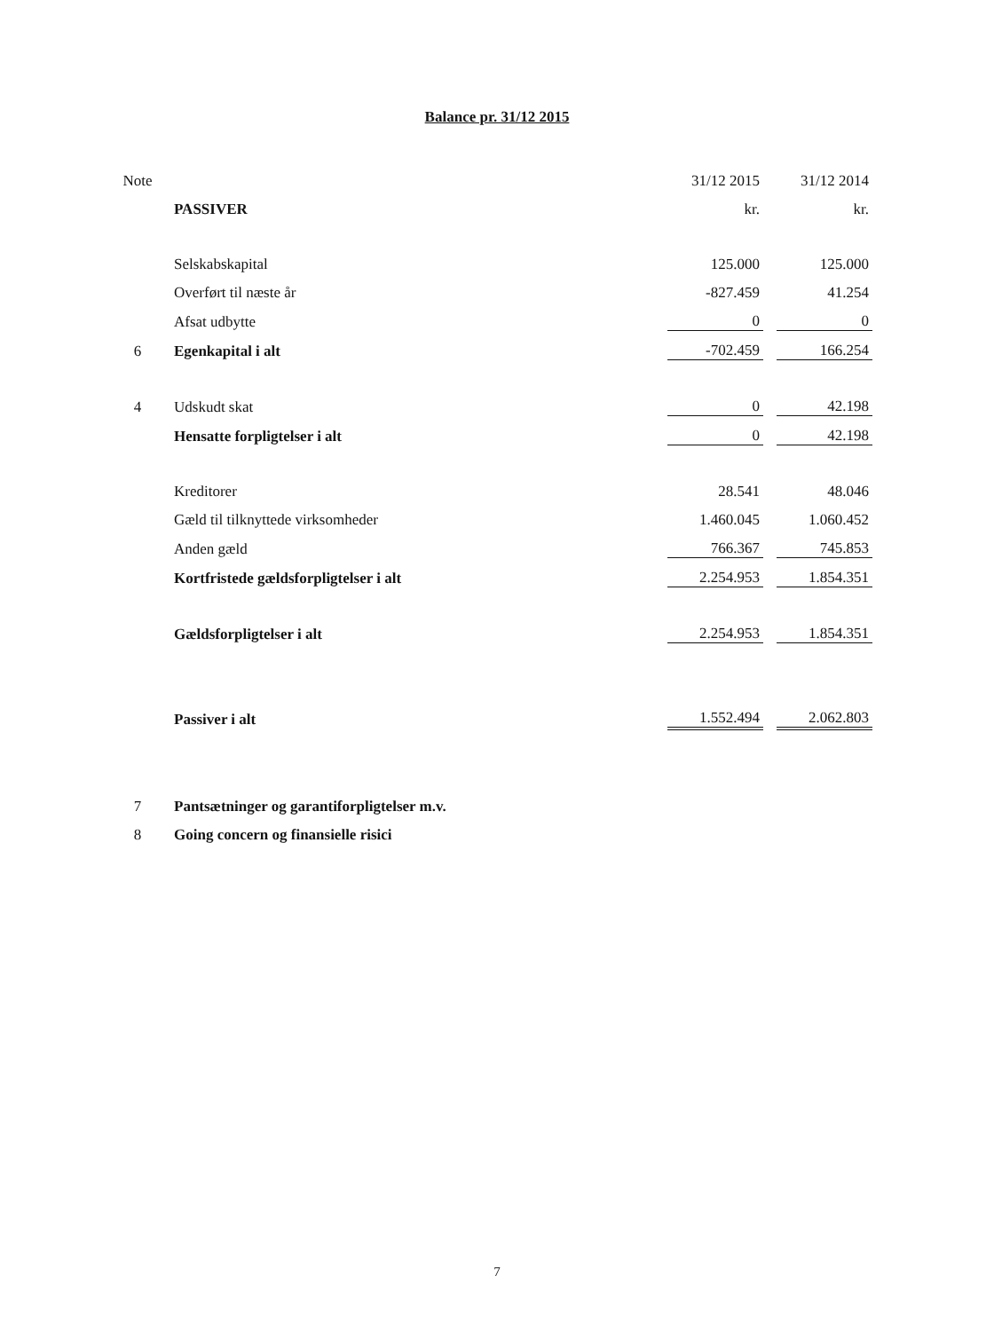Balance pr. 31/12 2015
| Note | | 31/12 2015 | | 31/12 2014 |
| | PASSIVER | kr. | | kr. |
| | Selskabskapital | 125.000 | | 125.000 |
| | Overført til næste år | -827.459 | | 41.254 |
| | Afsat udbytte | 0 | | 0 |
| 6 | Egenkapital i alt | -702.459 | | 166.254 |
| 4 | Udskudt skat | 0 | | 42.198 |
| | Hensatte forpligtelser i alt | 0 | | 42.198 |
| | Kreditorer | 28.541 | | 48.046 |
| | Gæld til tilknyttede virksomheder | 1.460.045 | | 1.060.452 |
| | Anden gæld | 766.367 | | 745.853 |
| | Kortfristede gældsforpligtelser i alt | 2.254.953 | | 1.854.351 |
| | Gældsforpligtelser i alt | 2.254.953 | | 1.854.351 |
| | Passiver i alt | 1.552.494 | | 2.062.803 |
| 7 | Pantsætninger og garantiforpligtelser m.v. | | | |
| 8 | Going concern og finansielle risici | | | |
7